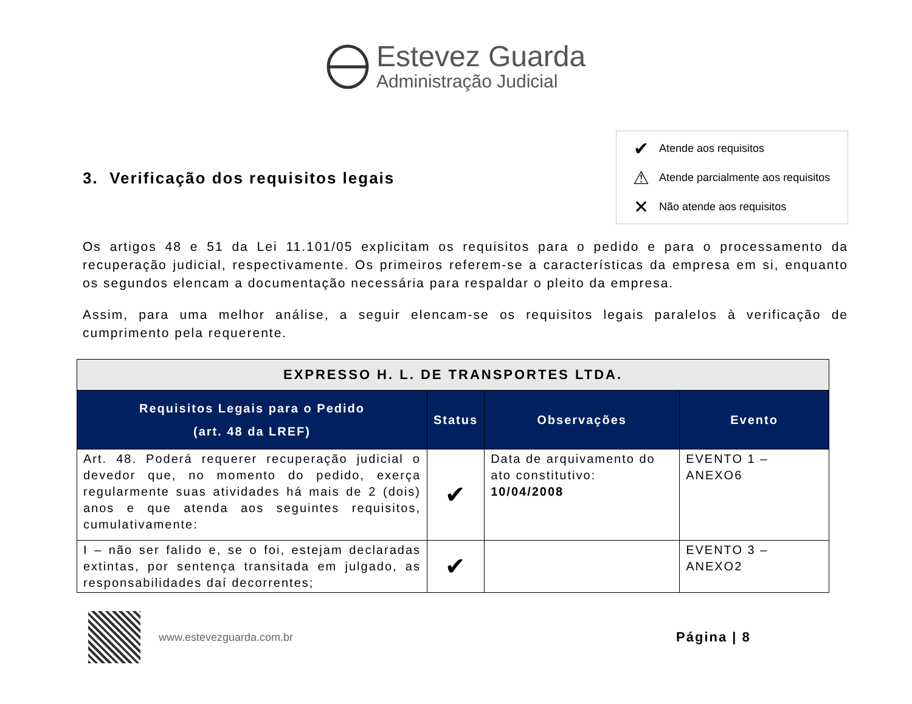Estevez Guarda
Administração Judicial
3. Verificação dos requisitos legais
✔ Atende aos requisitos
⚠ Atende parcialmente aos requisitos
✕ Não atende aos requisitos
Os artigos 48 e 51 da Lei 11.101/05 explicitam os requisitos para o pedido e para o processamento da recuperação judicial, respectivamente. Os primeiros referem-se a características da empresa em si, enquanto os segundos elencam a documentação necessária para respaldar o pleito da empresa.
Assim, para uma melhor análise, a seguir elencam-se os requisitos legais paralelos à verificação de cumprimento pela requerente.
| EXPRESSO H. L. DE TRANSPORTES LTDA. | | | |
| --- | --- | --- | --- |
| Requisitos Legais para o Pedido (art. 48 da LREF) | Status | Observações | Evento |
| Art. 48. Poderá requerer recuperação judicial o devedor que, no momento do pedido, exerça regularmente suas atividades há mais de 2 (dois) anos e que atenda aos seguintes requisitos, cumulativamente: | ✔ | Data de arquivamento do ato constitutivo: 10/04/2008 | EVENTO 1 – ANEXO6 |
| I – não ser falido e, se o foi, estejam declaradas extintas, por sentença transitada em julgado, as responsabilidades daí decorrentes; | ✔ | | EVENTO 3 – ANEXO2 |
www.estevezguarda.com.br
Página | 8